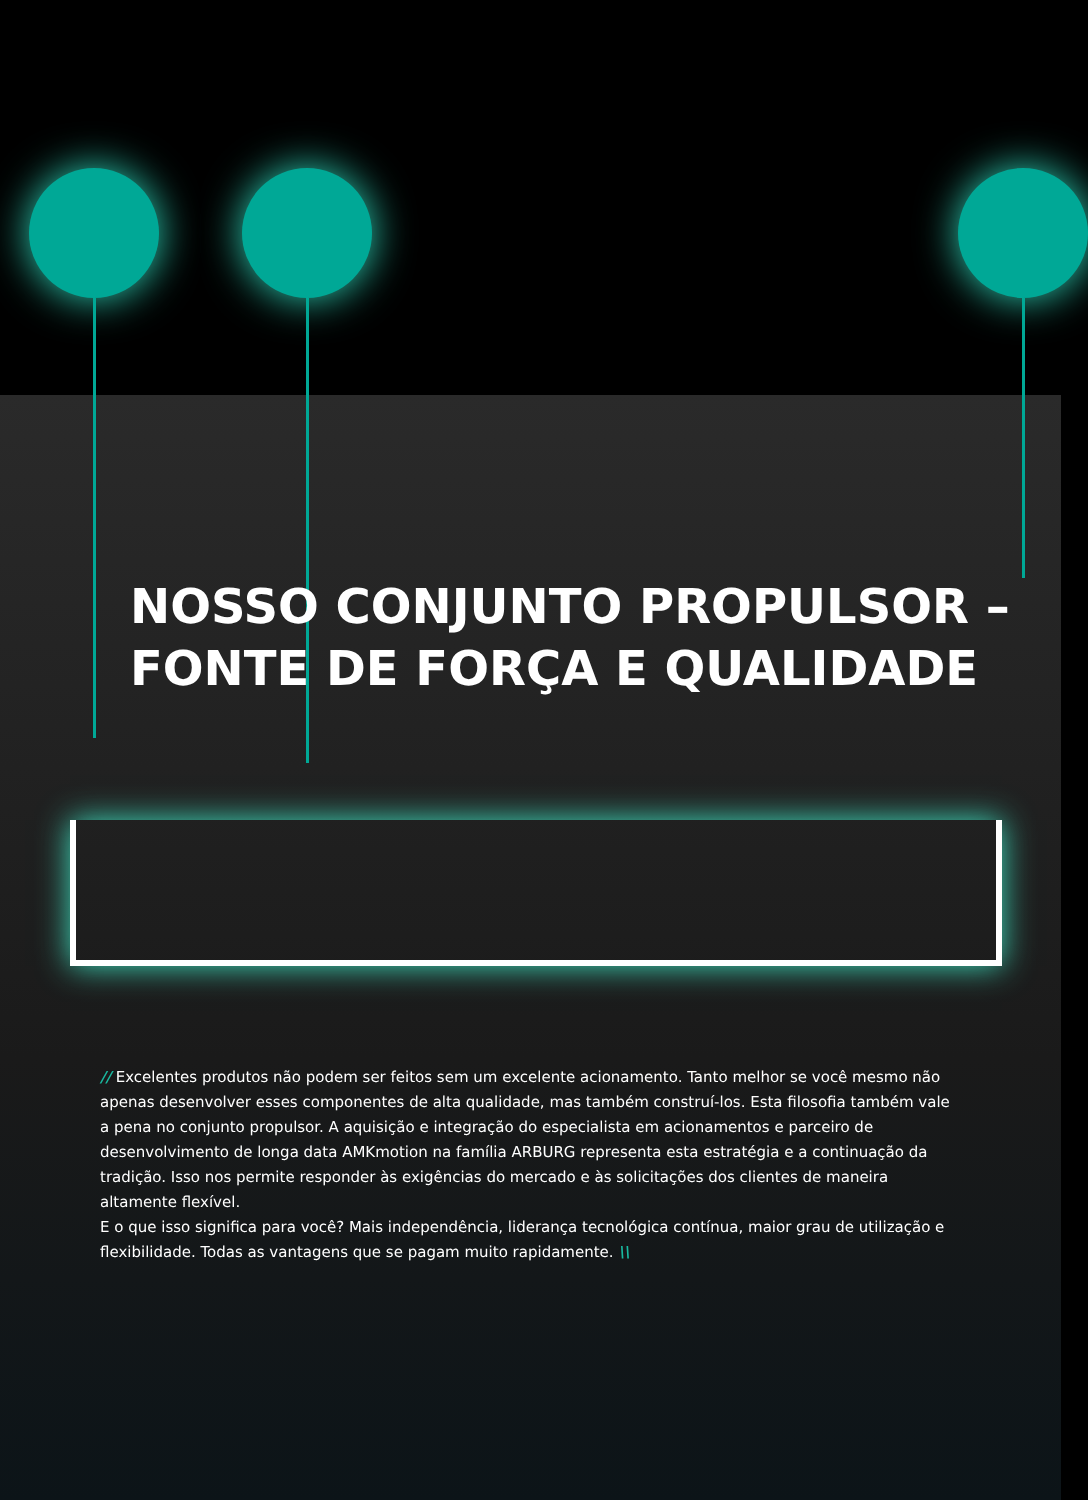NOSSO CONJUNTO PROPULSOR –
FONTE DE FORÇA E QUALIDADE
// Excelentes produtos não podem ser feitos sem um excelente acionamento. Tanto melhor se você mesmo não apenas desenvolver esses componentes de alta qualidade, mas também construí-los. Esta filosofia também vale a pena no conjunto propulsor. A aquisição e integração do especialista em acionamentos e parceiro de desenvolvimento de longa data AMKmotion na família ARBURG representa esta estratégia e a continuação da tradição. Isso nos permite responder às exigências do mercado e às solicitações dos clientes de maneira altamente flexível.
E o que isso significa para você? Mais independência, liderança tecnológica contínua, maior grau de utilização e flexibilidade. Todas as vantagens que se pagam muito rapidamente. \\